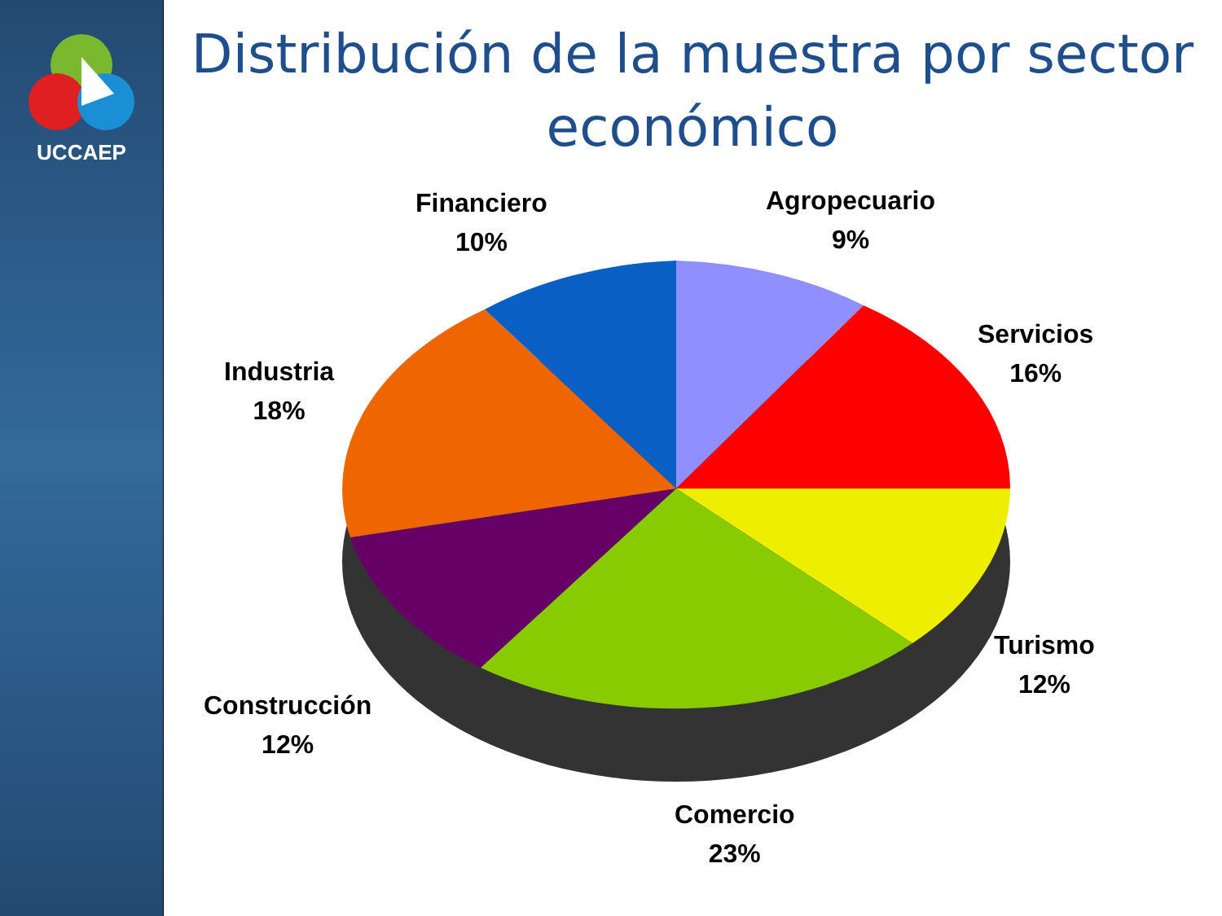UCCAEP
Distribución de la muestra por sector económico
Financiero
10%
Agropecuario
9%
Servicios
16%
Industria
18%
Turismo
12%
Construcción
12%
Comercio
23%